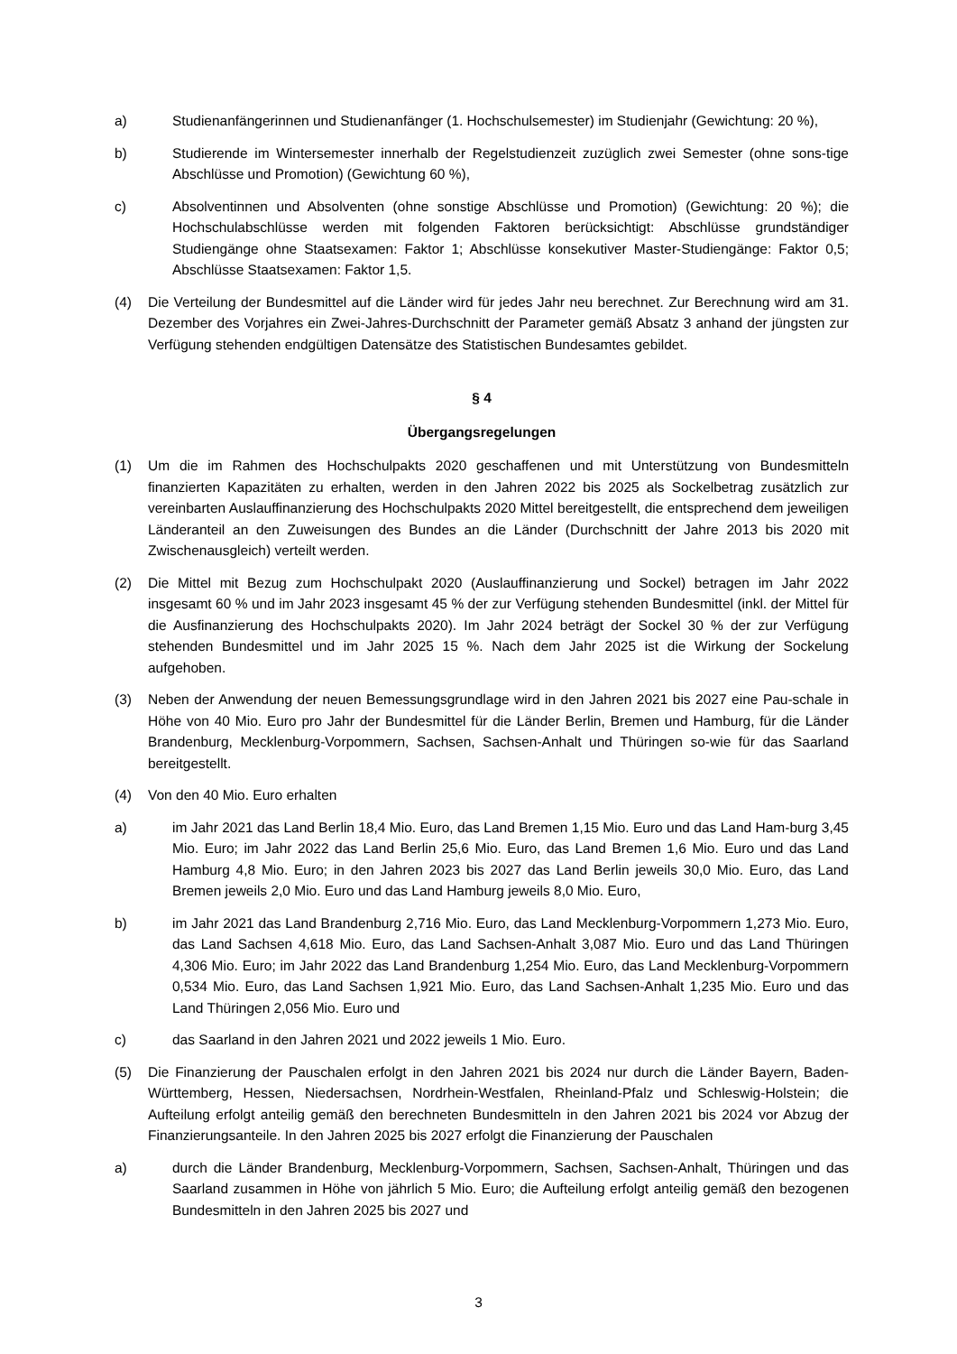a) Studienanfängerinnen und Studienanfänger (1. Hochschulsemester) im Studienjahr (Gewichtung: 20 %),
b) Studierende im Wintersemester innerhalb der Regelstudienzeit zuzüglich zwei Semester (ohne sons-tige Abschlüsse und Promotion) (Gewichtung 60 %),
c) Absolventinnen und Absolventen (ohne sonstige Abschlüsse und Promotion) (Gewichtung: 20 %); die Hochschulabschlüsse werden mit folgenden Faktoren berücksichtigt: Abschlüsse grundständiger Studiengänge ohne Staatsexamen: Faktor 1; Abschlüsse konsekutiver Master-Studiengänge: Faktor 0,5; Abschlüsse Staatsexamen: Faktor 1,5.
(4) Die Verteilung der Bundesmittel auf die Länder wird für jedes Jahr neu berechnet. Zur Berechnung wird am 31. Dezember des Vorjahres ein Zwei-Jahres-Durchschnitt der Parameter gemäß Absatz 3 anhand der jüngsten zur Verfügung stehenden endgültigen Datensätze des Statistischen Bundesamtes gebildet.
§ 4
Übergangsregelungen
(1) Um die im Rahmen des Hochschulpakts 2020 geschaffenen und mit Unterstützung von Bundesmitteln finanzierten Kapazitäten zu erhalten, werden in den Jahren 2022 bis 2025 als Sockelbetrag zusätzlich zur vereinbarten Auslauffinanzierung des Hochschulpakts 2020 Mittel bereitgestellt, die entsprechend dem jeweiligen Länderanteil an den Zuweisungen des Bundes an die Länder (Durchschnitt der Jahre 2013 bis 2020 mit Zwischenausgleich) verteilt werden.
(2) Die Mittel mit Bezug zum Hochschulpakt 2020 (Auslauffinanzierung und Sockel) betragen im Jahr 2022 insgesamt 60 % und im Jahr 2023 insgesamt 45 % der zur Verfügung stehenden Bundesmittel (inkl. der Mittel für die Ausfinanzierung des Hochschulpakts 2020). Im Jahr 2024 beträgt der Sockel 30 % der zur Verfügung stehenden Bundesmittel und im Jahr 2025 15 %. Nach dem Jahr 2025 ist die Wirkung der Sockelung aufgehoben.
(3) Neben der Anwendung der neuen Bemessungsgrundlage wird in den Jahren 2021 bis 2027 eine Pau-schale in Höhe von 40 Mio. Euro pro Jahr der Bundesmittel für die Länder Berlin, Bremen und Hamburg, für die Länder Brandenburg, Mecklenburg-Vorpommern, Sachsen, Sachsen-Anhalt und Thüringen so-wie für das Saarland bereitgestellt.
(4) Von den 40 Mio. Euro erhalten
a) im Jahr 2021 das Land Berlin 18,4 Mio. Euro, das Land Bremen 1,15 Mio. Euro und das Land Ham-burg 3,45 Mio. Euro; im Jahr 2022 das Land Berlin 25,6 Mio. Euro, das Land Bremen 1,6 Mio. Euro und das Land Hamburg 4,8 Mio. Euro; in den Jahren 2023 bis 2027 das Land Berlin jeweils 30,0 Mio. Euro, das Land Bremen jeweils 2,0 Mio. Euro und das Land Hamburg jeweils 8,0 Mio. Euro,
b) im Jahr 2021 das Land Brandenburg 2,716 Mio. Euro, das Land Mecklenburg-Vorpommern 1,273 Mio. Euro, das Land Sachsen 4,618 Mio. Euro, das Land Sachsen-Anhalt 3,087 Mio. Euro und das Land Thüringen 4,306 Mio. Euro; im Jahr 2022 das Land Brandenburg 1,254 Mio. Euro, das Land Mecklenburg-Vorpommern 0,534 Mio. Euro, das Land Sachsen 1,921 Mio. Euro, das Land Sachsen-Anhalt 1,235 Mio. Euro und das Land Thüringen 2,056 Mio. Euro und
c) das Saarland in den Jahren 2021 und 2022 jeweils 1 Mio. Euro.
(5) Die Finanzierung der Pauschalen erfolgt in den Jahren 2021 bis 2024 nur durch die Länder Bayern, Baden-Württemberg, Hessen, Niedersachsen, Nordrhein-Westfalen, Rheinland-Pfalz und Schleswig-Holstein; die Aufteilung erfolgt anteilig gemäß den berechneten Bundesmitteln in den Jahren 2021 bis 2024 vor Abzug der Finanzierungsanteile. In den Jahren 2025 bis 2027 erfolgt die Finanzierung der Pauschalen
a) durch die Länder Brandenburg, Mecklenburg-Vorpommern, Sachsen, Sachsen-Anhalt, Thüringen und das Saarland zusammen in Höhe von jährlich 5 Mio. Euro; die Aufteilung erfolgt anteilig gemäß den bezogenen Bundesmitteln in den Jahren 2025 bis 2027 und
3